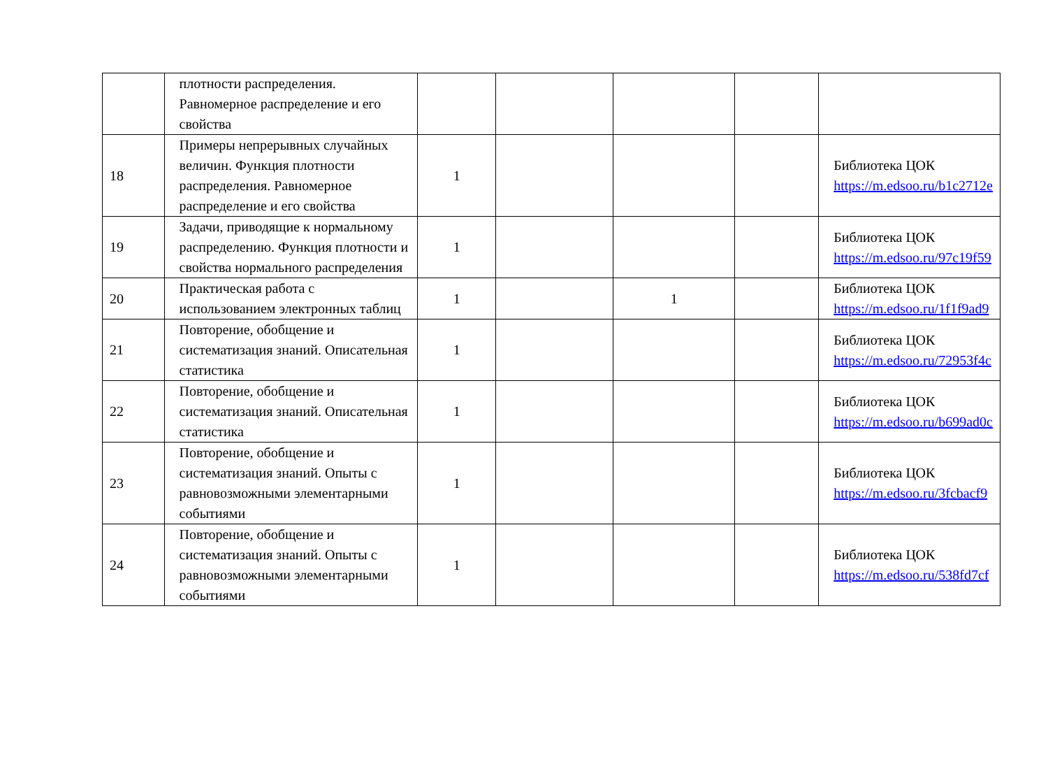| | плотности распределения. Равномерное распределение и его свойства | | | | | |
| 18 | Примеры непрерывных случайных величин. Функция плотности распределения. Равномерное распределение и его свойства | 1 | | | | Библиотека ЦОК https://m.edsoo.ru/b1c2712e |
| 19 | Задачи, приводящие к нормальному распределению. Функция плотности и свойства нормального распределения | 1 | | | | Библиотека ЦОК https://m.edsoo.ru/97c19f59 |
| 20 | Практическая работа с использованием электронных таблиц | 1 | | 1 | | Библиотека ЦОК https://m.edsoo.ru/1f1f9ad9 |
| 21 | Повторение, обобщение и систематизация знаний. Описательная статистика | 1 | | | | Библиотека ЦОК https://m.edsoo.ru/72953f4c |
| 22 | Повторение, обобщение и систематизация знаний. Описательная статистика | 1 | | | | Библиотека ЦОК https://m.edsoo.ru/b699ad0c |
| 23 | Повторение, обобщение и систематизация знаний. Опыты с равновозможными элементарными событиями | 1 | | | | Библиотека ЦОК https://m.edsoo.ru/3fcbacf9 |
| 24 | Повторение, обобщение и систематизация знаний. Опыты с равновозможными элементарными событиями | 1 | | | | Библиотека ЦОК https://m.edsoo.ru/538fd7cf |